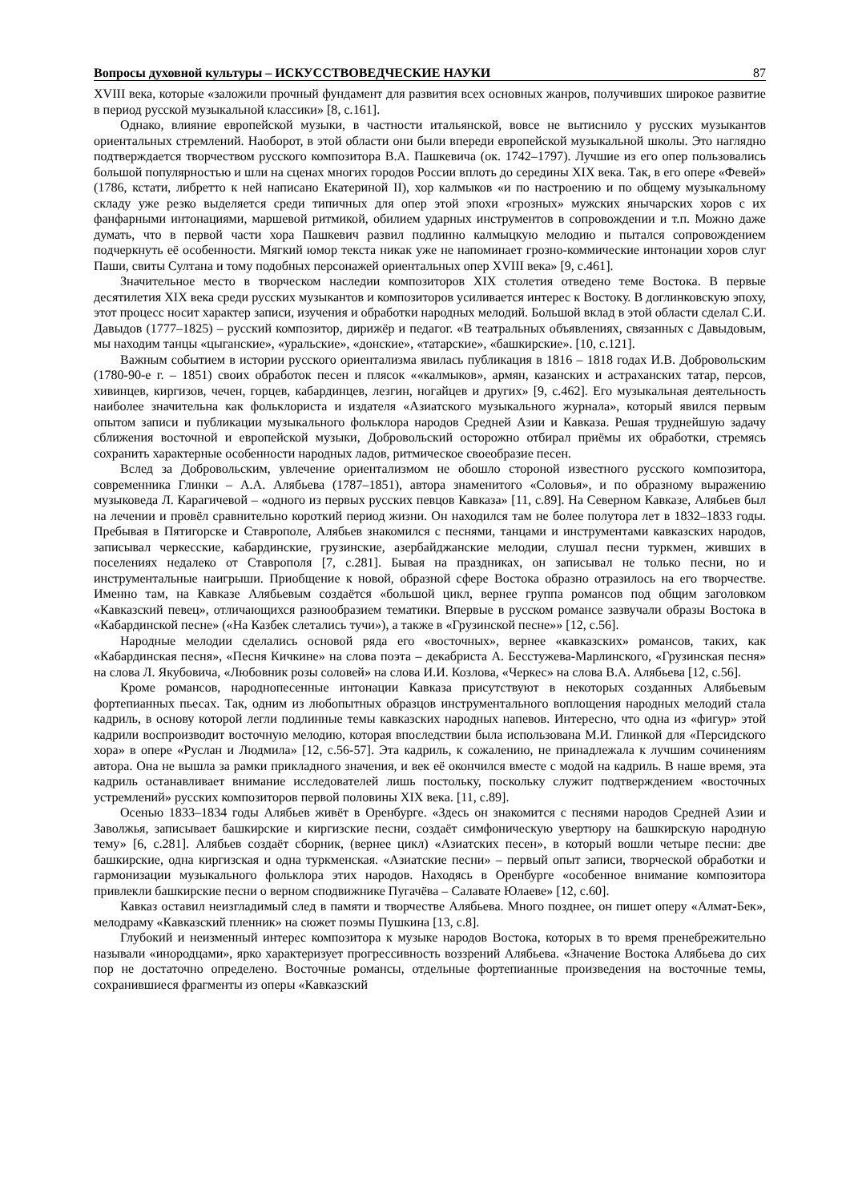Вопросы духовной культуры – ИСКУССТВОВЕДЧЕСКИЕ НАУКИ 87
XVIII века, которые «заложили прочный фундамент для развития всех основных жанров, получивших широкое развитие в период русской музыкальной классики» [8, с.161].
Однако, влияние европейской музыки, в частности итальянской, вовсе не вытиснило у русских музыкантов ориентальных стремлений. Наоборот, в этой области они были впереди европейской музыкальной школы. Это наглядно подтверждается творчеством русского композитора В.А. Пашкевича (ок. 1742–1797). Лучшие из его опер пользовались большой популярностью и шли на сценах многих городов России вплоть до середины XIX века. Так, в его опере «Февей» (1786, кстати, либретто к ней написано Екатериной II), хор калмыков «и по настроению и по общему музыкальному складу уже резко выделяется среди типичных для опер этой эпохи «грозных» мужских янычарских хоров с их фанфарными интонациями, маршевой ритмикой, обилием ударных инструментов в сопровождении и т.п. Можно даже думать, что в первой части хора Пашкевич развил подлинно калмыцкую мелодию и пытался сопровождением подчеркнуть её особенности. Мягкий юмор текста никак уже не напоминает грозно-коммические интонации хоров слуг Паши, свиты Султана и тому подобных персонажей ориентальных опер XVIII века» [9, с.461].
Значительное место в творческом наследии композиторов XIX столетия отведено теме Востока. В первые десятилетия XIX века среди русских музыкантов и композиторов усиливается интерес к Востоку. В доглинковскую эпоху, этот процесс носит характер записи, изучения и обработки народных мелодий. Большой вклад в этой области сделал С.И. Давыдов (1777–1825) – русский композитор, дирижёр и педагог. «В театральных объявлениях, связанных с Давыдовым, мы находим танцы «цыганские», «уральские», «донские», «татарские», «башкирские». [10, с.121].
Важным событием в истории русского ориентализма явилась публикация в 1816 – 1818 годах И.В. Добровольским (1780-90-е г. – 1851) своих обработок песен и плясок ««калмыков», армян, казанских и астраханских татар, персов, хивинцев, киргизов, чечен, горцев, кабардинцев, лезгин, ногайцев и других» [9, с.462]. Его музыкальная деятельность наиболее значительна как фольклориста и издателя «Азиатского музыкального журнала», который явился первым опытом записи и публикации музыкального фольклора народов Средней Азии и Кавказа. Решая труднейшую задачу сближения восточной и европейской музыки, Добровольский осторожно отбирал приёмы их обработки, стремясь сохранить характерные особенности народных ладов, ритмическое своеобразие песен.
Вслед за Добровольским, увлечение ориентализмом не обошло стороной известного русского композитора, современника Глинки – А.А. Алябьева (1787–1851), автора знаменитого «Соловья», и по образному выражению музыковеда Л. Карагичевой – «одного из первых русских певцов Кавказа» [11, с.89]. На Северном Кавказе, Алябьев был на лечении и провёл сравнительно короткий период жизни. Он находился там не более полутора лет в 1832–1833 годы. Пребывая в Пятигорске и Ставрополе, Алябьев знакомился с песнями, танцами и инструментами кавказских народов, записывал черкесские, кабардинские, грузинские, азербайджанские мелодии, слушал песни туркмен, живших в поселениях недалеко от Ставрополя [7, с.281]. Бывая на праздниках, он записывал не только песни, но и инструментальные наигрыши. Приобщение к новой, образной сфере Востока образно отразилось на его творчестве. Именно там, на Кавказе Алябьевым создаётся «большой цикл, вернее группа романсов под общим заголовком «Кавказский певец», отличающихся разнообразием тематики. Впервые в русском романсе зазвучали образы Востока в «Кабардинской песне» («На Казбек слетались тучи»), а также в «Грузинской песне»» [12, с.56].
Народные мелодии сделались основой ряда его «восточных», вернее «кавказских» романсов, таких, как «Кабардинская песня», «Песня Кичкине» на слова поэта – декабриста А. Бесстужева-Марлинского, «Грузинская песня» на слова Л. Якубовича, «Любовник розы соловей» на слова И.И. Козлова, «Черкес» на слова В.А. Алябьева [12, с.56].
Кроме романсов, народнопесенные интонации Кавказа присутствуют в некоторых созданных Алябьевым фортепианных пьесах. Так, одним из любопытных образцов инструментального воплощения народных мелодий стала кадриль, в основу которой легли подлинные темы кавказских народных напевов. Интересно, что одна из «фигур» этой кадрили воспроизводит восточную мелодию, которая впоследствии была использована М.И. Глинкой для «Персидского хора» в опере «Руслан и Людмила» [12, с.56-57]. Эта кадриль, к сожалению, не принадлежала к лучшим сочинениям автора. Она не вышла за рамки прикладного значения, и век её окончился вместе с модой на кадриль. В наше время, эта кадриль останавливает внимание исследователей лишь постольку, поскольку служит подтверждением «восточных устремлений» русских композиторов первой половины XIX века. [11, с.89].
Осенью 1833–1834 годы Алябьев живёт в Оренбурге. «Здесь он знакомится с песнями народов Средней Азии и Заволжья, записывает башкирские и киргизские песни, создаёт симфоническую увертюру на башкирскую народную тему» [6, с.281]. Алябьев создаёт сборник, (вернее цикл) «Азиатских песен», в который вошли четыре песни: две башкирские, одна киргизская и одна туркменская. «Азиатские песни» – первый опыт записи, творческой обработки и гармонизации музыкального фольклора этих народов. Находясь в Оренбурге «особенное внимание композитора привлекли башкирские песни о верном сподвижнике Пугачёва – Салавате Юлаеве» [12, с.60].
Кавказ оставил неизгладимый след в памяти и творчестве Алябьева. Много позднее, он пишет оперу «Алмат-Бек», мелодраму «Кавказский пленник» на сюжет поэмы Пушкина [13, с.8].
Глубокий и неизменный интерес композитора к музыке народов Востока, которых в то время пренебрежительно называли «инородцами», ярко характеризует прогрессивность воззрений Алябьева. «Значение Востока Алябьева до сих пор не достаточно определено. Восточные романсы, отдельные фортепианные произведения на восточные темы, сохранившиеся фрагменты из оперы «Кавказский